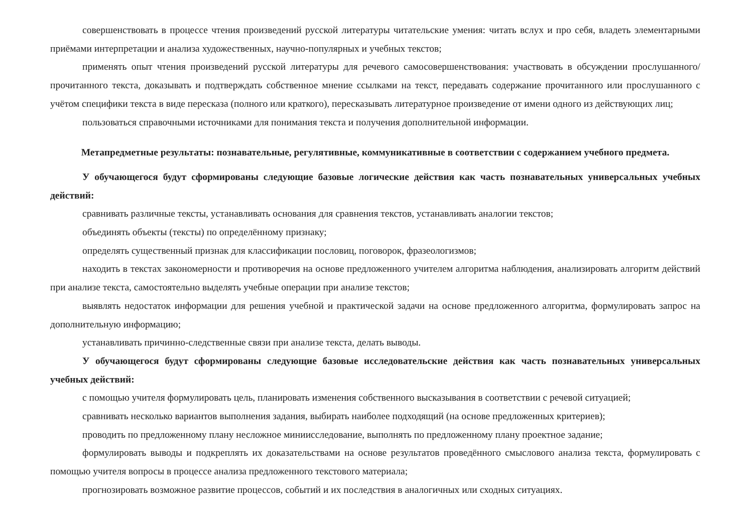совершенствовать в процессе чтения произведений русской литературы читательские умения: читать вслух и про себя, владеть элементарными приёмами интерпретации и анализа художественных, научно-популярных и учебных текстов;
применять опыт чтения произведений русской литературы для речевого самосовершенствования: участвовать в обсуждении прослушанного/прочитанного текста, доказывать и подтверждать собственное мнение ссылками на текст, передавать содержание прочитанного или прослушанного с учётом специфики текста в виде пересказа (полного или краткого), пересказывать литературное произведение от имени одного из действующих лиц;
пользоваться справочными источниками для понимания текста и получения дополнительной информации.
Метапредметные результаты: познавательные, регулятивные, коммуникативные в соответствии с содержанием учебного предмета.
У обучающегося будут сформированы следующие базовые логические действия как часть познавательных универсальных учебных действий:
сравнивать различные тексты, устанавливать основания для сравнения текстов, устанавливать аналогии текстов;
объединять объекты (тексты) по определённому признаку;
определять существенный признак для классификации пословиц, поговорок, фразеологизмов;
находить в текстах закономерности и противоречия на основе предложенного учителем алгоритма наблюдения, анализировать алгоритм действий при анализе текста, самостоятельно выделять учебные операции при анализе текстов;
выявлять недостаток информации для решения учебной и практической задачи на основе предложенного алгоритма, формулировать запрос на дополнительную информацию;
устанавливать причинно-следственные связи при анализе текста, делать выводы.
У обучающегося будут сформированы следующие базовые исследовательские действия как часть познавательных универсальных учебных действий:
с помощью учителя формулировать цель, планировать изменения собственного высказывания в соответствии с речевой ситуацией;
сравнивать несколько вариантов выполнения задания, выбирать наиболее подходящий (на основе предложенных критериев);
проводить по предложенному плану несложное миниисследование, выполнять по предложенному плану проектное задание;
формулировать выводы и подкреплять их доказательствами на основе результатов проведённого смыслового анализа текста, формулировать с помощью учителя вопросы в процессе анализа предложенного текстового материала;
прогнозировать возможное развитие процессов, событий и их последствия в аналогичных или сходных ситуациях.